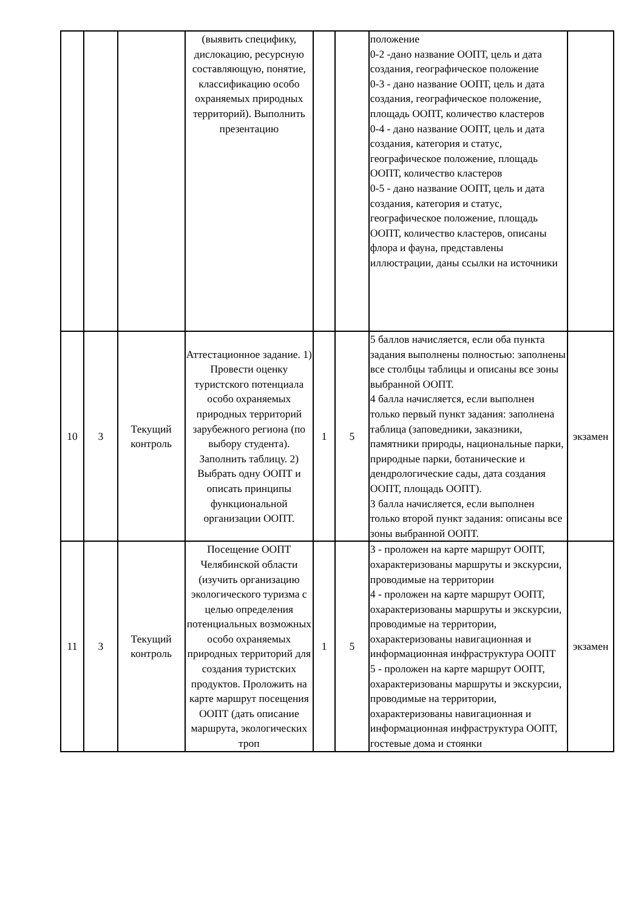| | | | (выявить специфику, дислокацию, ресурсную составляющую, понятие, классификацию особо охраняемых природных территорий). Выполнить презентацию | | | положение 0-2 -дано название ООПТ, цель и дата создания, географическое положение 0-3 - дано название ООПТ, цель и дата создания, географическое положение, площадь ООПТ, количество кластеров 0-4 - дано название ООПТ, цель и дата создания, категория и статус, географическое положение, площадь ООПТ, количество кластеров 0-5 - дано название ООПТ, цель и дата создания, категория и статус, географическое положение, площадь ООПТ, количество кластеров, описаны флора и фауна, представлены иллюстрации, даны ссылки на источники | |
| 10 | 3 | Текущий контроль | Аттестационное задание. 1) Провести оценку туристского потенциала особо охраняемых природных территорий зарубежного региона (по выбору студента). Заполнить таблицу. 2) Выбрать одну ООПТ и описать принципы функциональной организации ООПТ. | 1 | 5 | 5 баллов начисляется, если оба пункта задания выполнены полностью: заполнены все столбцы таблицы и описаны все зоны выбранной ООПТ. 4 балла начисляется, если выполнен только первый пункт задания: заполнена таблица (заповедники, заказники, памятники природы, национальные парки, природные парки, ботанические и дендрологические сады, дата создания ООПТ, площадь ООПТ). 3 балла начисляется, если выполнен только второй пункт задания: описаны все зоны выбранной ООПТ. | экзамен |
| 11 | 3 | Текущий контроль | Посещение ООПТ Челябинской области (изучить организацию экологического туризма с целью определения потенциальных возможных особо охраняемых природных территорий для создания туристских продуктов. Проложить на карте маршрут посещения ООПТ (дать описание маршрута, экологических троп | 1 | 5 | 3 - проложен на карте маршрут ООПТ, охарактеризованы маршруты и экскурсии, проводимые на территории 4 - проложен на карте маршрут ООПТ, охарактеризованы маршруты и экскурсии, проводимые на территории, охарактеризованы навигационная и информационная инфраструктура ООПТ 5 - проложен на карте маршрут ООПТ, охарактеризованы маршруты и экскурсии, проводимые на территории, охарактеризованы навигационная и информационная инфраструктура ООПТ, гостевые дома и стоянки | экзамен |